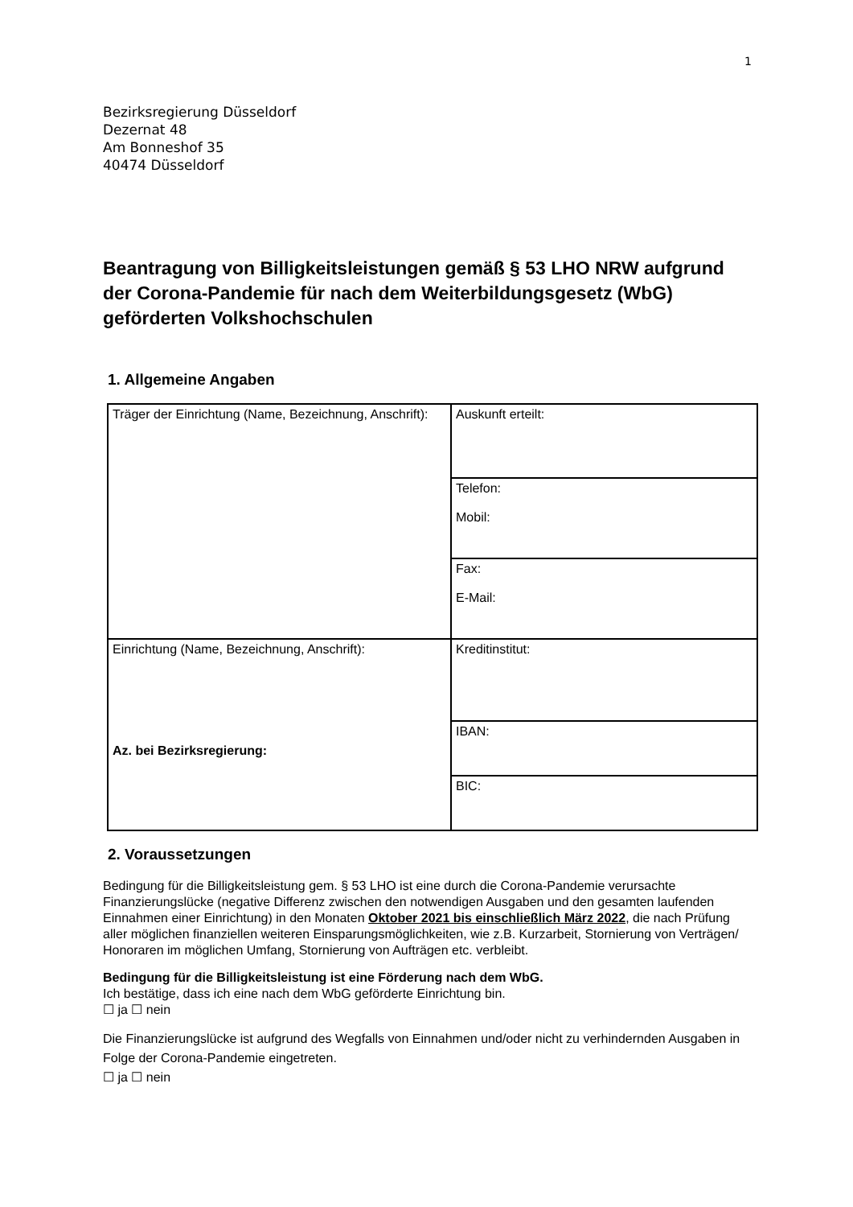1
Bezirksregierung Düsseldorf
Dezernat 48
Am Bonneshof 35
40474 Düsseldorf
Beantragung von Billigkeitsleistungen gemäß § 53 LHO NRW aufgrund der Corona-Pandemie für nach dem Weiterbildungsgesetz (WbG) geförderten Volkshochschulen
1. Allgemeine Angaben
| Träger der Einrichtung (Name, Bezeichnung, Anschrift): | Auskunft erteilt: |
| | Telefon: Mobil: |
| | Fax: E-Mail: |
| Einrichtung (Name, Bezeichnung, Anschrift): Az. bei Bezirksregierung: | Kreditinstitut: |
| | IBAN: |
| | BIC: |
2. Voraussetzungen
Bedingung für die Billigkeitsleistung gem. § 53 LHO ist eine durch die Corona-Pandemie verursachte Finanzierungslücke (negative Differenz zwischen den notwendigen Ausgaben und den gesamten laufenden Einnahmen einer Einrichtung) in den Monaten Oktober 2021 bis einschließlich März 2022, die nach Prüfung aller möglichen finanziellen weiteren Einsparungsmöglichkeiten, wie z.B. Kurzarbeit, Stornierung von Verträgen/ Honoraren im möglichen Umfang, Stornierung von Aufträgen etc. verbleibt.
Bedingung für die Billigkeitsleistung ist eine Förderung nach dem WbG.
Ich bestätige, dass ich eine nach dem WbG geförderte Einrichtung bin.
☐ ja ☐ nein
Die Finanzierungslücke ist aufgrund des Wegfalls von Einnahmen und/oder nicht zu verhindernden Ausgaben in Folge der Corona-Pandemie eingetreten.
☐ ja ☐ nein